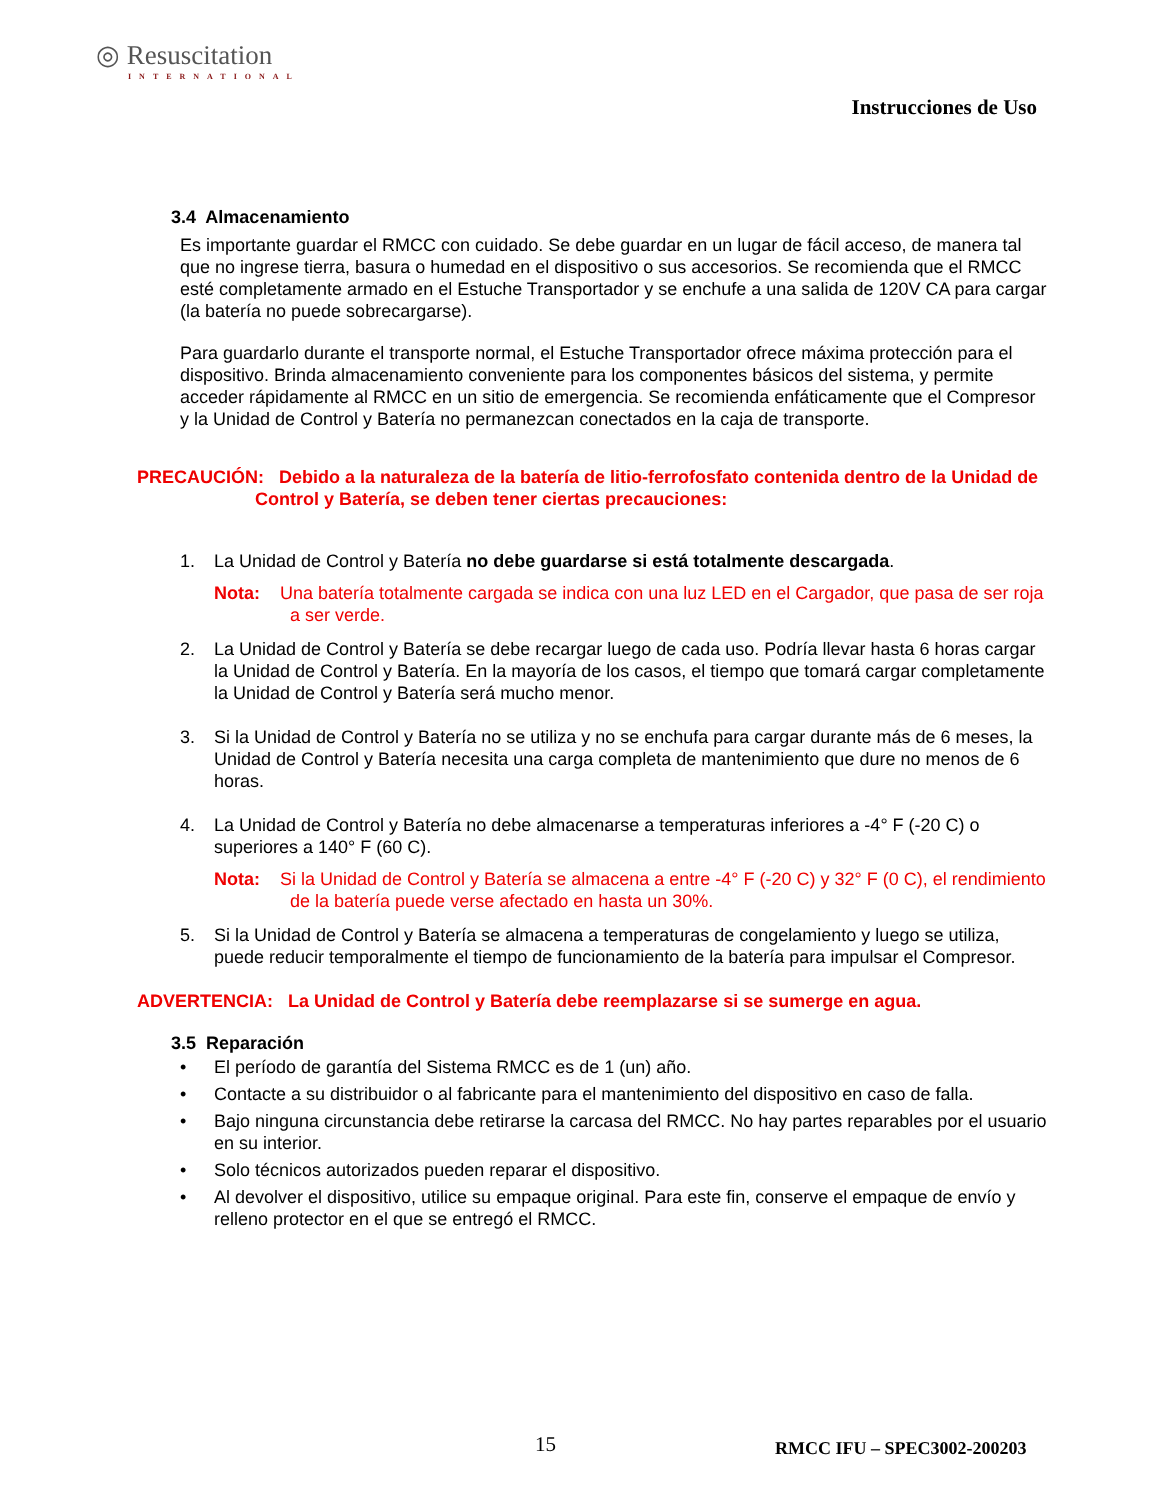◎ Resuscitation
INTERNATIONAL
Instrucciones de Uso
3.4 Almacenamiento
Es importante guardar el RMCC con cuidado. Se debe guardar en un lugar de fácil acceso, de manera tal que no ingrese tierra, basura o humedad en el dispositivo o sus accesorios. Se recomienda que el RMCC esté completamente armado en el Estuche Transportador y se enchufe a una salida de 120V CA para cargar (la batería no puede sobrecargarse).
Para guardarlo durante el transporte normal, el Estuche Transportador ofrece máxima protección para el dispositivo. Brinda almacenamiento conveniente para los componentes básicos del sistema, y permite acceder rápidamente al RMCC en un sitio de emergencia. Se recomienda enfáticamente que el Compresor y la Unidad de Control y Batería no permanezcan conectados en la caja de transporte.
PRECAUCIÓN: Debido a la naturaleza de la batería de litio-ferrofosfato contenida dentro de la Unidad de Control y Batería, se deben tener ciertas precauciones:
1. La Unidad de Control y Batería no debe guardarse si está totalmente descargada.
Nota: Una batería totalmente cargada se indica con una luz LED en el Cargador, que pasa de ser roja a ser verde.
2. La Unidad de Control y Batería se debe recargar luego de cada uso. Podría llevar hasta 6 horas cargar la Unidad de Control y Batería. En la mayoría de los casos, el tiempo que tomará cargar completamente la Unidad de Control y Batería será mucho menor.
3. Si la Unidad de Control y Batería no se utiliza y no se enchufa para cargar durante más de 6 meses, la Unidad de Control y Batería necesita una carga completa de mantenimiento que dure no menos de 6 horas.
4. La Unidad de Control y Batería no debe almacenarse a temperaturas inferiores a -4° F (-20 C) o superiores a 140° F (60 C).
Nota: Si la Unidad de Control y Batería se almacena a entre -4° F (-20 C) y 32° F (0 C), el rendimiento de la batería puede verse afectado en hasta un 30%.
5. Si la Unidad de Control y Batería se almacena a temperaturas de congelamiento y luego se utiliza, puede reducir temporalmente el tiempo de funcionamiento de la batería para impulsar el Compresor.
ADVERTENCIA: La Unidad de Control y Batería debe reemplazarse si se sumerge en agua.
3.5 Reparación
• El período de garantía del Sistema RMCC es de 1 (un) año.
• Contacte a su distribuidor o al fabricante para el mantenimiento del dispositivo en caso de falla.
• Bajo ninguna circunstancia debe retirarse la carcasa del RMCC. No hay partes reparables por el usuario en su interior.
• Solo técnicos autorizados pueden reparar el dispositivo.
• Al devolver el dispositivo, utilice su empaque original. Para este fin, conserve el empaque de envío y relleno protector en el que se entregó el RMCC.
15 RMCC IFU – SPEC3002-200203